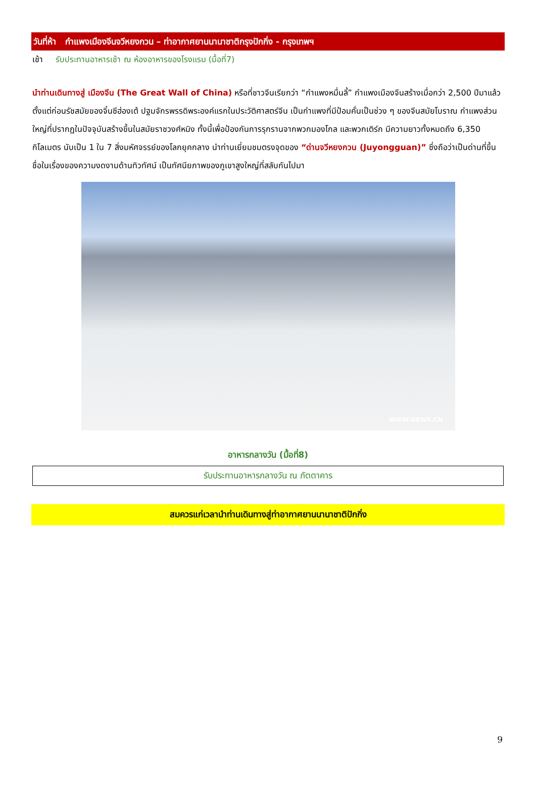วันที่ห้า กำแพงเมืองจีนจวีหยงกวน – ท่าอากาศยานนานาชาติกรุงปักกิ่ง - กรุงเทพฯ
เช้า รับประทานอาหารเช้า ณ ห้องอาหารของโรงแรม (มื้อที่7)
นำท่านเดินทางสู่ เมืองจีน (The Great Wall of China) หรือที่ชาวจีนเรียกว่า “กำแพงหมื่นลี้” กำแพงเมืองจีนสร้างเมื่อกว่า 2,500 ปีมาแล้ว ตั้งแต่ก่อนรัชสมัยของจิ๋นซีฮ่องเต้ ปฐมจักรพรรดิพระองค์แรกในประวัติศาสตร์จีน เป็นกำแพงที่มีป้อมคั่นเป็นช่วง ๆ ของจีนสมัยโบราณ กำแพงส่วนใหญ่ที่ปรากฏในปัจจุบันสร้างขึ้นในสมัยราชวงศ์หมิง ทั้งนี้เพื่อป้องกันการรุกรานจากพวกมองโกล และพวกเติร์ก มีความยาวทั้งหมดถึง 6,350 กิโลเมตร นับเป็น 1 ใน 7 สิ่งมหัศจรรย์ของโลกยุคกลาง นำท่านเยี่ยมชมตรงจุดของ “ด่านจวีหยงกวน (Juyongguan)” ซึ่งถือว่าเป็นด่านที่ขึ้นชื่อในเรื่องของความงดงามด้านทิวทัศน์ เป็นทัศนียภาพของภูเขาสูงใหญ่ที่สลับกันไปมา
WWW.NEWS.CN
อาหารกลางวัน (มื้อที่8)
รับประทานอาหารกลางวัน ณ ภัตตาคาร
สมควรแก่เวลานำท่านเดินทางสู่ท่าอากาศยานนานาชาติปักกิ่ง
9